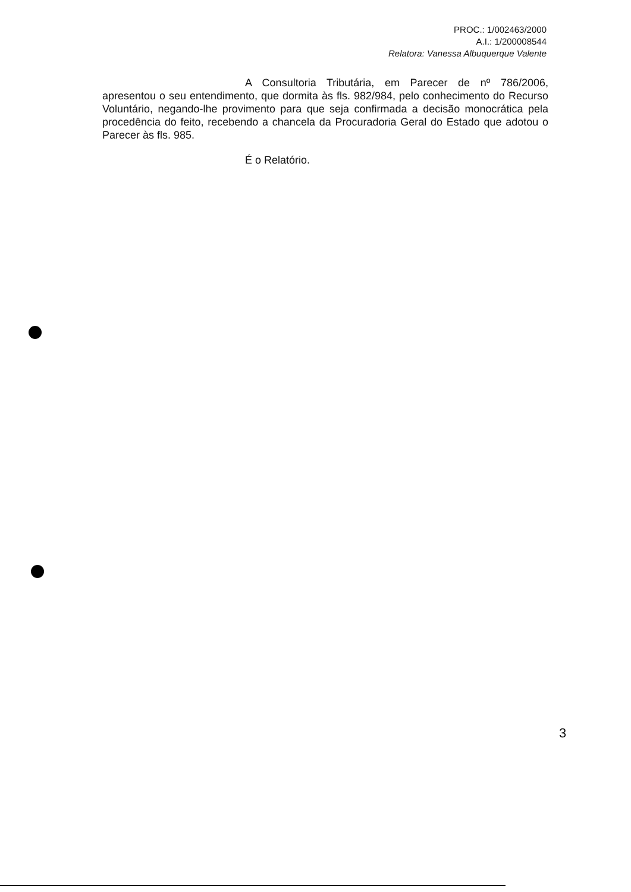PROC.: 1/002463/2000
A.I.: 1/200008544
Relatora: Vanessa Albuquerque Valente
A Consultoria Tributária, em Parecer de nº 786/2006, apresentou o seu entendimento, que dormita às fls. 982/984, pelo conhecimento do Recurso Voluntário, negando-lhe provimento para que seja confirmada a decisão monocrática pela procedência do feito, recebendo a chancela da Procuradoria Geral do Estado que adotou o Parecer às fls. 985.
É o Relatório.
3